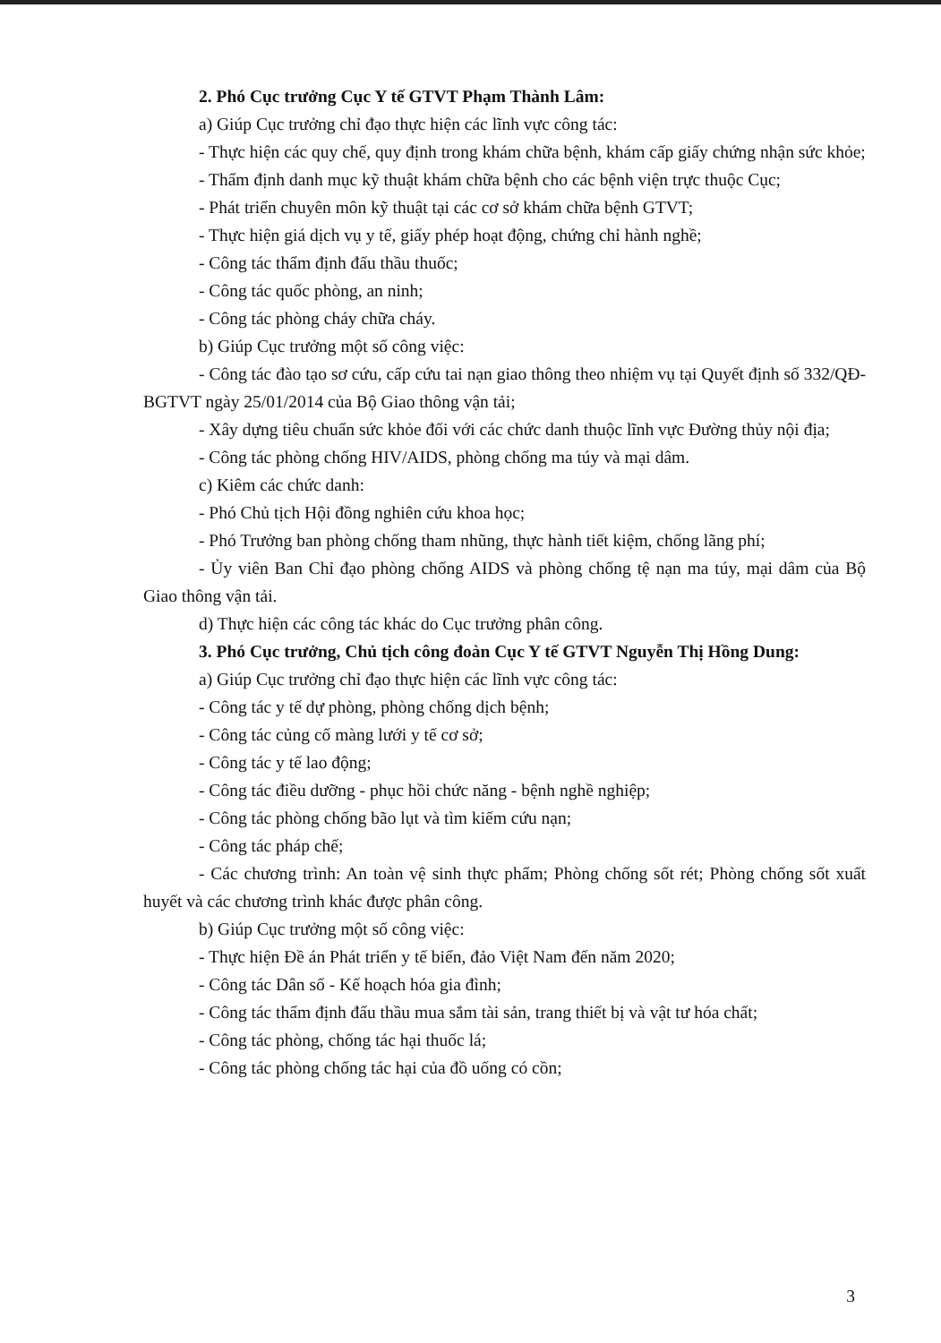2. Phó Cục trưởng Cục Y tế GTVT Phạm Thành Lâm:
a) Giúp Cục trưởng chỉ đạo thực hiện các lĩnh vực công tác:
- Thực hiện các quy chế, quy định trong khám chữa bệnh, khám cấp giấy chứng nhận sức khỏe;
- Thẩm định danh mục kỹ thuật khám chữa bệnh cho các bệnh viện trực thuộc Cục;
- Phát triển chuyên môn kỹ thuật tại các cơ sở khám chữa bệnh GTVT;
- Thực hiện giá dịch vụ y tế, giấy phép hoạt động, chứng chỉ hành nghề;
- Công tác thẩm định đấu thầu thuốc;
- Công tác quốc phòng, an ninh;
- Công tác phòng cháy chữa cháy.
b) Giúp Cục trưởng một số công việc:
- Công tác đào tạo sơ cứu, cấp cứu tai nạn giao thông theo nhiệm vụ tại Quyết định số 332/QĐ-BGTVT ngày 25/01/2014 của Bộ Giao thông vận tải;
- Xây dựng tiêu chuẩn sức khỏe đối với các chức danh thuộc lĩnh vực Đường thủy nội địa;
- Công tác phòng chống HIV/AIDS, phòng chống ma túy và mại dâm.
c) Kiêm các chức danh:
- Phó Chủ tịch Hội đồng nghiên cứu khoa học;
- Phó Trưởng ban phòng chống tham nhũng, thực hành tiết kiệm, chống lãng phí;
- Ủy viên Ban Chỉ đạo phòng chống AIDS và phòng chống tệ nạn ma túy, mại dâm của Bộ Giao thông vận tải.
d) Thực hiện các công tác khác do Cục trưởng phân công.
3. Phó Cục trưởng, Chủ tịch công đoàn Cục Y tế GTVT Nguyễn Thị Hồng Dung:
a) Giúp Cục trưởng chỉ đạo thực hiện các lĩnh vực công tác:
- Công tác y tế dự phòng, phòng chống dịch bệnh;
- Công tác củng cố màng lưới y tế cơ sở;
- Công tác y tế lao động;
- Công tác điều dưỡng - phục hồi chức năng - bệnh nghề nghiệp;
- Công tác phòng chống bão lụt và tìm kiếm cứu nạn;
- Công tác pháp chế;
- Các chương trình: An toàn vệ sinh thực phẩm; Phòng chống sốt rét; Phòng chống sốt xuất huyết và các chương trình khác được phân công.
b) Giúp Cục trưởng một số công việc:
- Thực hiện Đề án Phát triển y tế biển, đảo Việt Nam đến năm 2020;
- Công tác Dân số - Kế hoạch hóa gia đình;
- Công tác thẩm định đấu thầu mua sắm tài sản, trang thiết bị và vật tư hóa chất;
- Công tác phòng, chống tác hại thuốc lá;
- Công tác phòng chống tác hại của đồ uống có cồn;
3